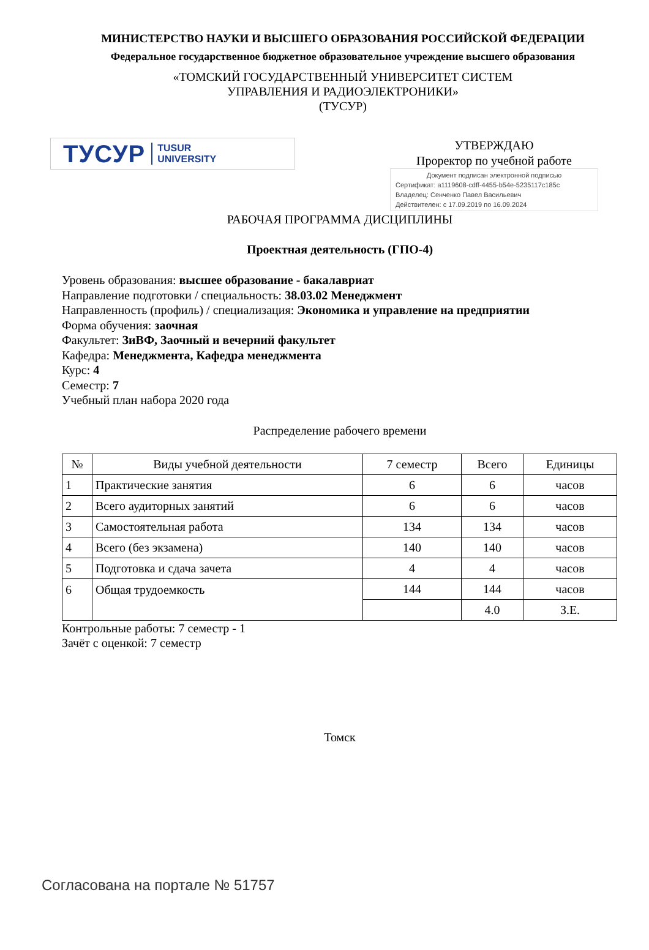МИНИСТЕРСТВО НАУКИ И ВЫСШЕГО ОБРАЗОВАНИЯ РОССИЙСКОЙ ФЕДЕРАЦИИ
Федеральное государственное бюджетное образовательное учреждение высшего образования
«ТОМСКИЙ ГОСУДАРСТВЕННЫЙ УНИВЕРСИТЕТ СИСТЕМ
УПРАВЛЕНИЯ И РАДИОЭЛЕКТРОНИКИ»
(ТУСУР)
ТУСУР TUSUR
UNIVERSITY
УТВЕРЖДАЮ
Проректор по учебной работе
Документ подписан электронной подписью
Сертификат: a1119608-cdff-4455-b54e-5235117c185c
Владелец: Сенченко Павел Васильевич
Действителен: с 17.09.2019 по 16.09.2024
РАБОЧАЯ ПРОГРАММА ДИСЦИПЛИНЫ
Проектная деятельность (ГПО-4)
Уровень образования: высшее образование - бакалавриат
Направление подготовки / специальность: 38.03.02 Менеджмент
Направленность (профиль) / специализация: Экономика и управление на предприятии
Форма обучения: заочная
Факультет: ЗиВФ, Заочный и вечерний факультет
Кафедра: Менеджмента, Кафедра менеджмента
Курс: 4
Семестр: 7
Учебный план набора 2020 года
Распределение рабочего времени
| № | Виды учебной деятельности | 7 семестр | Всего | Единицы |
| --- | --- | --- | --- | --- |
| 1 | Практические занятия | 6 | 6 | часов |
| 2 | Всего аудиторных занятий | 6 | 6 | часов |
| 3 | Самостоятельная работа | 134 | 134 | часов |
| 4 | Всего (без экзамена) | 140 | 140 | часов |
| 5 | Подготовка и сдача зачета | 4 | 4 | часов |
| 6 | Общая трудоемкость | 144 | 144 | часов |
| | | | 4.0 | З.Е. |
Контрольные работы: 7 семестр - 1
Зачёт с оценкой: 7 семестр
Томск
Согласована на портале № 51757